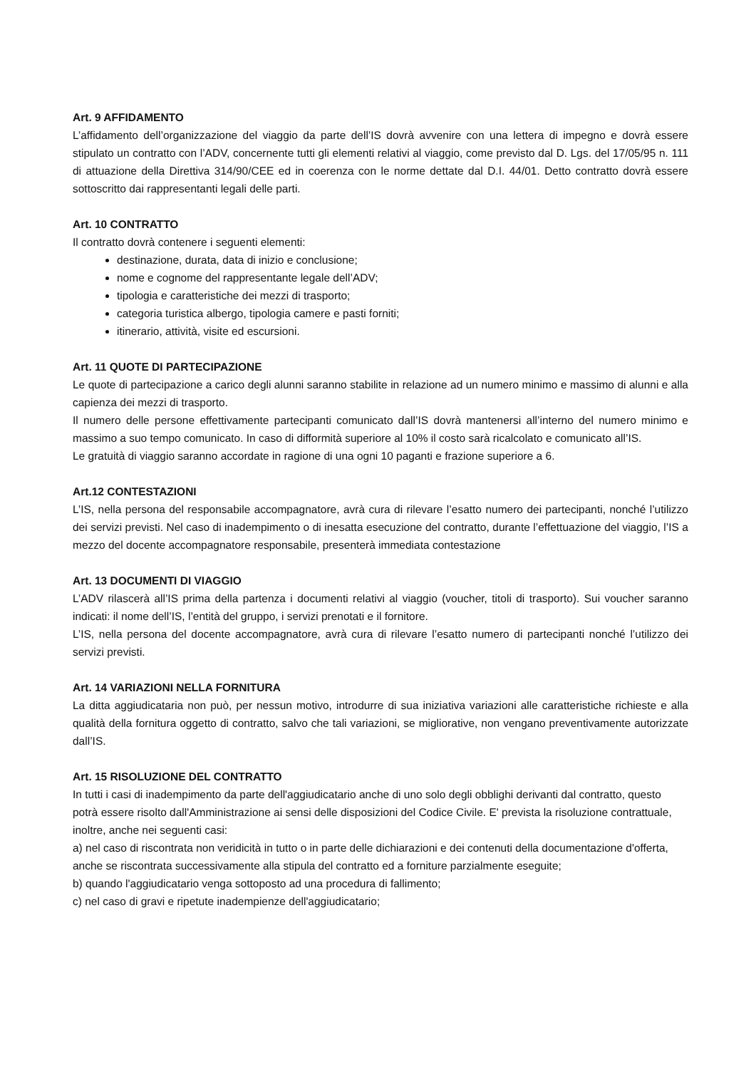Art. 9 AFFIDAMENTO
L’affidamento dell’organizzazione del viaggio da parte dell’IS dovrà avvenire con una lettera di impegno e dovrà essere stipulato un contratto con l’ADV, concernente tutti gli elementi relativi al viaggio, come previsto dal D. Lgs. del 17/05/95 n. 111 di attuazione della Direttiva 314/90/CEE ed in coerenza con le norme dettate dal D.I. 44/01. Detto contratto dovrà essere sottoscritto dai rappresentanti legali delle parti.
Art. 10 CONTRATTO
Il contratto dovrà contenere i seguenti elementi:
destinazione, durata, data di inizio e conclusione;
nome e cognome del rappresentante legale dell’ADV;
tipologia e caratteristiche dei mezzi di trasporto;
categoria turistica albergo, tipologia camere e pasti forniti;
itinerario, attività, visite ed escursioni.
Art. 11 QUOTE DI PARTECIPAZIONE
Le quote di partecipazione a carico degli alunni saranno stabilite in relazione ad un numero minimo e massimo di alunni e alla capienza dei mezzi di trasporto.
Il numero delle persone effettivamente partecipanti comunicato dall’IS dovrà mantenersi all’interno del numero minimo e massimo a suo tempo comunicato. In caso di difformità superiore al 10% il costo sarà ricalcolato e comunicato all’IS.
Le gratuità di viaggio saranno accordate in ragione di una ogni 10 paganti e frazione superiore a 6.
Art.12 CONTESTAZIONI
L’IS, nella persona del responsabile accompagnatore, avrà cura di rilevare l’esatto numero dei partecipanti, nonché l’utilizzo dei servizi previsti. Nel caso di inadempimento o di inesatta esecuzione del contratto, durante l’effettuazione del viaggio, l’IS a mezzo del docente accompagnatore responsabile, presenterà immediata contestazione
Art. 13 DOCUMENTI DI VIAGGIO
L’ADV rilascerà all’IS prima della partenza i documenti relativi al viaggio (voucher, titoli di trasporto). Sui voucher saranno indicati: il nome dell’IS, l’entità del gruppo, i servizi prenotati e il fornitore.
L’IS, nella persona del docente accompagnatore, avrà cura di rilevare l’esatto numero di partecipanti nonché l’utilizzo dei servizi previsti.
Art. 14 VARIAZIONI NELLA FORNITURA
La ditta aggiudicataria non può, per nessun motivo, introdurre di sua iniziativa variazioni alle caratteristiche richieste e alla qualità della fornitura oggetto di contratto, salvo che tali variazioni, se migliorative, non vengano preventivamente autorizzate dall’IS.
Art. 15 RISOLUZIONE DEL CONTRATTO
In tutti i casi di inadempimento da parte dell'aggiudicatario anche di uno solo degli obblighi derivanti dal contratto, questo potrà essere risolto dall'Amministrazione ai sensi delle disposizioni del Codice Civile. E' prevista la risoluzione contrattuale, inoltre, anche nei seguenti casi:
a) nel caso di riscontrata non veridicità in tutto o in parte delle dichiarazioni e dei contenuti della documentazione d'offerta, anche se riscontrata successivamente alla stipula del contratto ed a forniture parzialmente eseguite;
b) quando l'aggiudicatario venga sottoposto ad una procedura di fallimento;
c) nel caso di gravi e ripetute inadempienze dell'aggiudicatario;